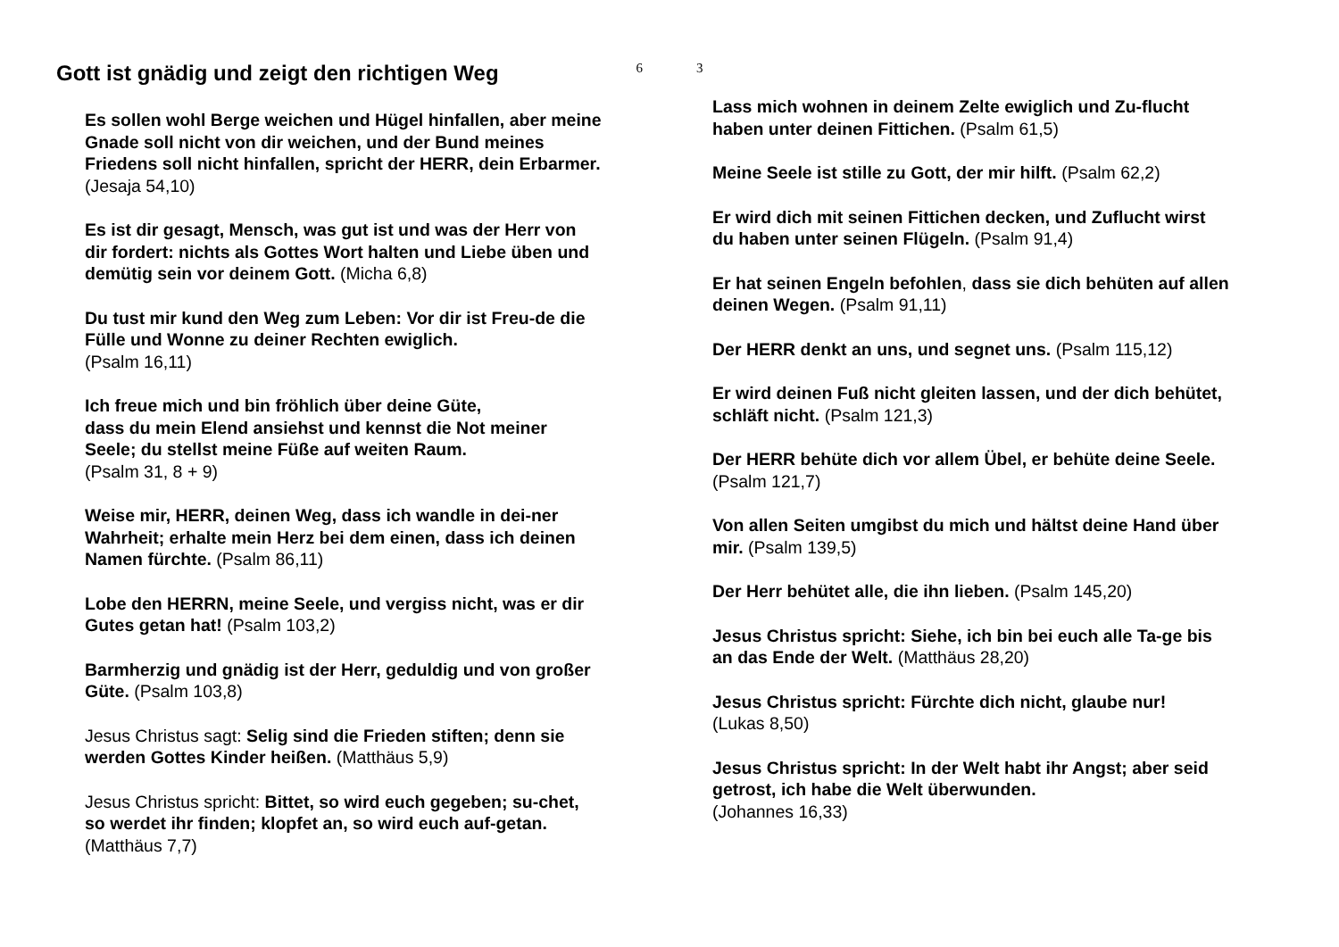Gott ist gnädig und zeigt den richtigen Weg 6
Es sollen wohl Berge weichen und Hügel hinfallen, aber meine Gnade soll nicht von dir weichen, und der Bund meines Friedens soll nicht hinfallen, spricht der HERR, dein Erbarmer. (Jesaja 54,10)
Es ist dir gesagt, Mensch, was gut ist und was der Herr von dir fordert: nichts als Gottes Wort halten und Liebe üben und demütig sein vor deinem Gott. (Micha 6,8)
Du tust mir kund den Weg zum Leben: Vor dir ist Freu-de die Fülle und Wonne zu deiner Rechten ewiglich.
(Psalm 16,11)
Ich freue mich und bin fröhlich über deine Güte,
dass du mein Elend ansiehst und kennst die Not meiner Seele; du stellst meine Füße auf weiten Raum.
(Psalm 31, 8 + 9)
Weise mir, HERR, deinen Weg, dass ich wandle in dei-ner Wahrheit; erhalte mein Herz bei dem einen, dass ich deinen Namen fürchte. (Psalm 86,11)
Lobe den HERRN, meine Seele, und vergiss nicht, was er dir Gutes getan hat! (Psalm 103,2)
Barmherzig und gnädig ist der Herr, geduldig und von großer Güte. (Psalm 103,8)
Jesus Christus sagt: Selig sind die Frieden stiften; denn sie werden Gottes Kinder heißen. (Matthäus 5,9)
Jesus Christus spricht: Bittet, so wird euch gegeben; su-chet, so werdet ihr finden; klopfet an, so wird euch auf-getan. (Matthäus 7,7)
3
Lass mich wohnen in deinem Zelte ewiglich und Zu-flucht haben unter deinen Fittichen. (Psalm 61,5)
Meine Seele ist stille zu Gott, der mir hilft. (Psalm 62,2)
Er wird dich mit seinen Fittichen decken, und Zuflucht wirst du haben unter seinen Flügeln. (Psalm 91,4)
Er hat seinen Engeln befohlen, dass sie dich behüten auf allen deinen Wegen. (Psalm 91,11)
Der HERR denkt an uns, und segnet uns. (Psalm 115,12)
Er wird deinen Fuß nicht gleiten lassen, und der dich behütet, schläft nicht. (Psalm 121,3)
Der HERR behüte dich vor allem Übel, er behüte deine Seele. (Psalm 121,7)
Von allen Seiten umgibst du mich und hältst deine Hand über mir. (Psalm 139,5)
Der Herr behütet alle, die ihn lieben. (Psalm 145,20)
Jesus Christus spricht: Siehe, ich bin bei euch alle Ta-ge bis an das Ende der Welt. (Matthäus 28,20)
Jesus Christus spricht: Fürchte dich nicht, glaube nur!
(Lukas 8,50)
Jesus Christus spricht: In der Welt habt ihr Angst; aber seid getrost, ich habe die Welt überwunden.
(Johannes 16,33)